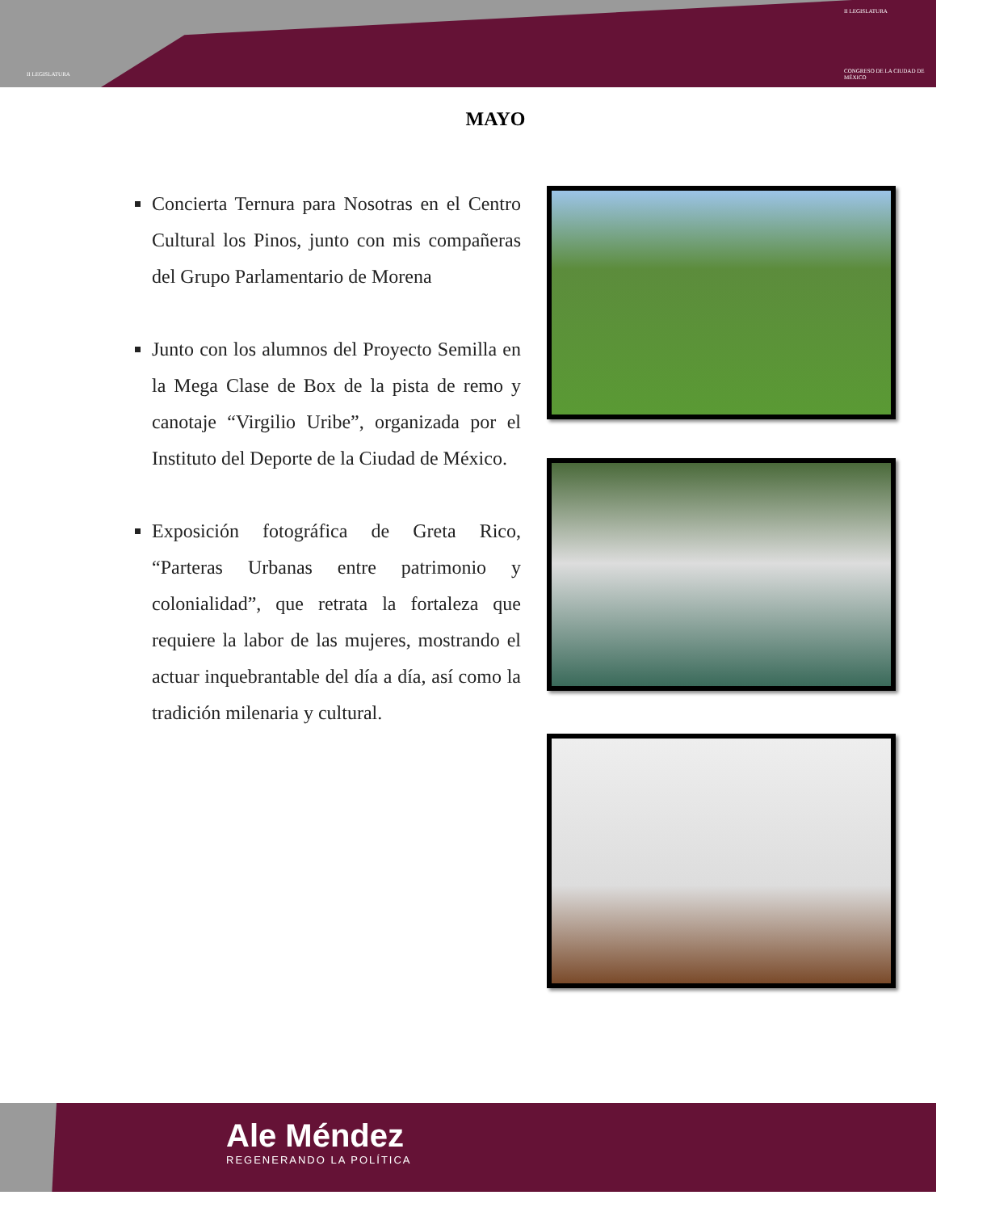II LEGISLATURA
II LEGISLATURA
CONGRESO DE LA CIUDAD DE MÉXICO
MAYO
Concierta Ternura para Nosotras en el Centro Cultural los Pinos, junto con mis compañeras del Grupo Parlamentario de Morena
Junto con los alumnos del Proyecto Semilla en la Mega Clase de Box de la pista de remo y canotaje “Virgilio Uribe”, organizada por el Instituto del Deporte de la Ciudad de México.
Exposición fotográfica de Greta Rico, “Parteras Urbanas entre patrimonio y colonialidad”, que retrata la fortaleza que requiere la labor de las mujeres, mostrando el actuar inquebrantable del día a día, así como la tradición milenaria y cultural.
Ale Méndez
REGENERANDO LA POLÍTICA